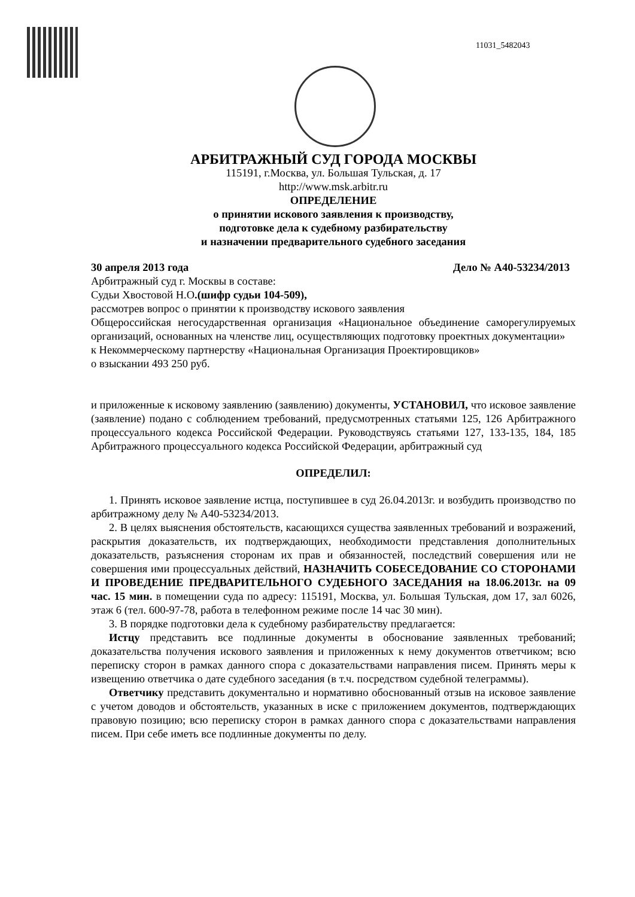11031_5482043
АРБИТРАЖНЫЙ СУД ГОРОДА МОСКВЫ
115191, г.Москва, ул. Большая Тульская, д. 17
http://www.msk.arbitr.ru
ОПРЕДЕЛЕНИЕ
о принятии искового заявления к производству,
подготовке дела к судебному разбирательству
и назначении предварительного судебного заседания
30 апреля 2013 года Дело № А40-53234/2013
Арбитражный суд г. Москвы в составе:
Судьи Хвостовой Н.О.(шифр судьи 104-509),
рассмотрев вопрос о принятии к производству искового заявления
Общероссийская негосударственная организация «Национальное объединение саморегулируемых организаций, основанных на членстве лиц, осуществляющих подготовку проектных документации»
к Некоммерческому партнерству «Национальная Организация Проектировщиков»
о взыскании 493 250 руб.
и приложенные к исковому заявлению (заявлению) документы, УСТАНОВИЛ, что исковое заявление (заявление) подано с соблюдением требований, предусмотренных статьями 125, 126 Арбитражного процессуального кодекса Российской Федерации. Руководствуясь статьями 127, 133-135, 184, 185 Арбитражного процессуального кодекса Российской Федерации, арбитражный суд
ОПРЕДЕЛИЛ:
1. Принять исковое заявление истца, поступившее в суд 26.04.2013г. и возбудить производство по арбитражному делу № А40-53234/2013.
2. В целях выяснения обстоятельств, касающихся существа заявленных требований и возражений, раскрытия доказательств, их подтверждающих, необходимости представления дополнительных доказательств, разъяснения сторонам их прав и обязанностей, последствий совершения или не совершения ими процессуальных действий, НАЗНАЧИТЬ СОБЕСЕДОВАНИЕ СО СТОРОНАМИ И ПРОВЕДЕНИЕ ПРЕДВАРИТЕЛЬНОГО СУДЕБНОГО ЗАСЕДАНИЯ на 18.06.2013г. на 09 час. 15 мин. в помещении суда по адресу: 115191, Москва, ул. Большая Тульская, дом 17, зал 6026, этаж 6 (тел. 600-97-78, работа в телефонном режиме после 14 час 30 мин).
3. В порядке подготовки дела к судебному разбирательству предлагается:
Истцу представить все подлинные документы в обоснование заявленных требований; доказательства получения искового заявления и приложенных к нему документов ответчиком; всю переписку сторон в рамках данного спора с доказательствами направления писем. Принять меры к извещению ответчика о дате судебного заседания (в т.ч. посредством судебной телеграммы).
Ответчику представить документально и нормативно обоснованный отзыв на исковое заявление с учетом доводов и обстоятельств, указанных в иске с приложением документов, подтверждающих правовую позицию; всю переписку сторон в рамках данного спора с доказательствами направления писем. При себе иметь все подлинные документы по делу.